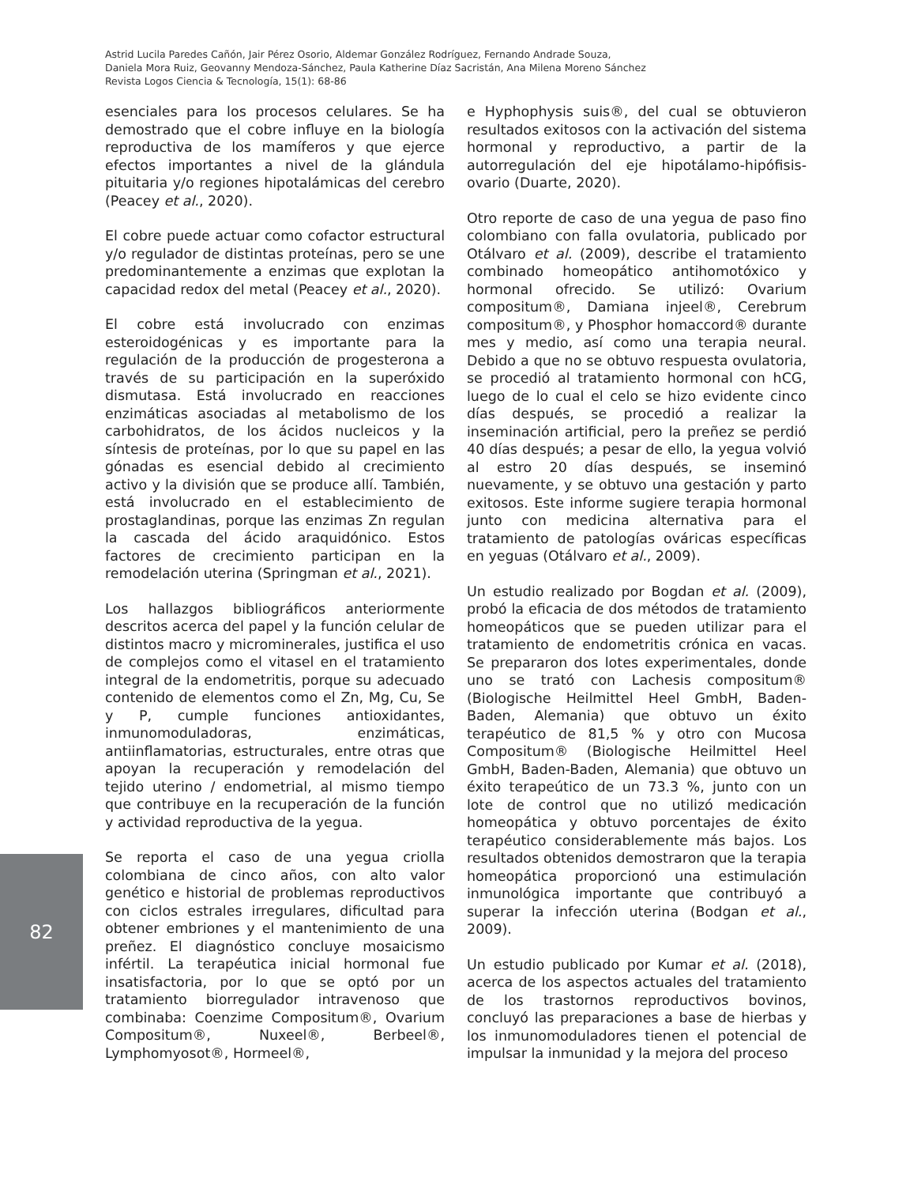Astrid Lucila Paredes Cañón, Jair Pérez Osorio, Aldemar González Rodríguez, Fernando Andrade Souza,
Daniela Mora Ruiz, Geovanny Mendoza-Sánchez, Paula Katherine Díaz Sacristán, Ana Milena Moreno Sánchez
Revista Logos Ciencia & Tecnología, 15(1): 68-86
esenciales para los procesos celulares. Se ha demostrado que el cobre influye en la biología reproductiva de los mamíferos y que ejerce efectos importantes a nivel de la glándula pituitaria y/o regiones hipotalámicas del cerebro (Peacey et al., 2020).
El cobre puede actuar como cofactor estructural y/o regulador de distintas proteínas, pero se une predominantemente a enzimas que explotan la capacidad redox del metal (Peacey et al., 2020).
El cobre está involucrado con enzimas esteroidogénicas y es importante para la regulación de la producción de progesterona a través de su participación en la superóxido dismutasa. Está involucrado en reacciones enzimáticas asociadas al metabolismo de los carbohidratos, de los ácidos nucleicos y la síntesis de proteínas, por lo que su papel en las gónadas es esencial debido al crecimiento activo y la división que se produce allí. También, está involucrado en el establecimiento de prostaglandinas, porque las enzimas Zn regulan la cascada del ácido araquidónico. Estos factores de crecimiento participan en la remodelación uterina (Springman et al., 2021).
Los hallazgos bibliográficos anteriormente descritos acerca del papel y la función celular de distintos macro y microminerales, justifica el uso de complejos como el vitasel en el tratamiento integral de la endometritis, porque su adecuado contenido de elementos como el Zn, Mg, Cu, Se y P, cumple funciones antioxidantes, inmunomoduladoras, enzimáticas, antiinflamatorias, estructurales, entre otras que apoyan la recuperación y remodelación del tejido uterino / endometrial, al mismo tiempo que contribuye en la recuperación de la función y actividad reproductiva de la yegua.
Se reporta el caso de una yegua criolla colombiana de cinco años, con alto valor genético e historial de problemas reproductivos con ciclos estrales irregulares, dificultad para obtener embriones y el mantenimiento de una preñez. El diagnóstico concluye mosaicismo infértil. La terapéutica inicial hormonal fue insatisfactoria, por lo que se optó por un tratamiento biorregulador intravenoso que combinaba: Coenzime Compositum®, Ovarium Compositum®, Nuxeel®, Berbeel®, Lymphomyosot®, Hormeel®,
e Hyphophysis suis®, del cual se obtuvieron resultados exitosos con la activación del sistema hormonal y reproductivo, a partir de la autorregulación del eje hipotálamo-hipófisis-ovario (Duarte, 2020).
Otro reporte de caso de una yegua de paso fino colombiano con falla ovulatoria, publicado por Otálvaro et al. (2009), describe el tratamiento combinado homeopático antihomotóxico y hormonal ofrecido. Se utilizó: Ovarium compositum®, Damiana injeel®, Cerebrum compositum®, y Phosphor homaccord® durante mes y medio, así como una terapia neural. Debido a que no se obtuvo respuesta ovulatoria, se procedió al tratamiento hormonal con hCG, luego de lo cual el celo se hizo evidente cinco días después, se procedió a realizar la inseminación artificial, pero la preñez se perdió 40 días después; a pesar de ello, la yegua volvió al estro 20 días después, se inseminó nuevamente, y se obtuvo una gestación y parto exitosos. Este informe sugiere terapia hormonal junto con medicina alternativa para el tratamiento de patologías ováricas específicas en yeguas (Otálvaro et al., 2009).
Un estudio realizado por Bogdan et al. (2009), probó la eficacia de dos métodos de tratamiento homeopáticos que se pueden utilizar para el tratamiento de endometritis crónica en vacas. Se prepararon dos lotes experimentales, donde uno se trató con Lachesis compositum® (Biologische Heilmittel Heel GmbH, Baden-Baden, Alemania) que obtuvo un éxito terapéutico de 81,5 % y otro con Mucosa Compositum® (Biologische Heilmittel Heel GmbH, Baden-Baden, Alemania) que obtuvo un éxito terapeútico de un 73.3 %, junto con un lote de control que no utilizó medicación homeopática y obtuvo porcentajes de éxito terapéutico considerablemente más bajos. Los resultados obtenidos demostraron que la terapia homeopática proporcionó una estimulación inmunológica importante que contribuyó a superar la infección uterina (Bodgan et al., 2009).
Un estudio publicado por Kumar et al. (2018), acerca de los aspectos actuales del tratamiento de los trastornos reproductivos bovinos, concluyó las preparaciones a base de hierbas y los inmunomoduladores tienen el potencial de impulsar la inmunidad y la mejora del proceso
82